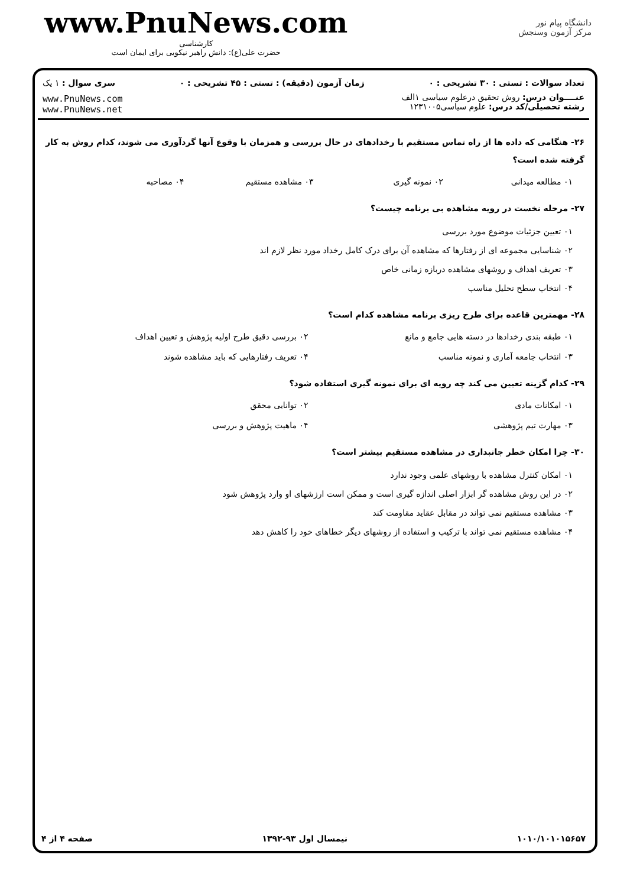www.PnuNews.com
کارشناسی
حضرت علی(ع): دانش راهبر نیکویی برای ایمان است
دانشگاه پیام نور
مرکز آزمون وسنجش
تعداد سوالات : تستی : ۳۰ تشریحی : ۰ زمان آزمون (دقیقه) : تستی : ۴۵ تشریحی : ۰ سری سوال : ۱ یک
عنــــوان درس: روش تحقیق درعلوم سیاسی ۱الف
رشته تحصیلی/کد درس: علوم سیاسی۱۲۳۱۰۰۵
www.PnuNews.com
www.PnuNews.net
۲۶- هنگامی که داده ها از راه تماس مستقیم با رخدادهای در حال بررسی و همزمان با وقوع آنها گردآوری می شوند، کدام روش به کار گرفته شده است؟
۰۱ مطالعه میدانی ۰۲ نمونه گیری ۰۳ مشاهده مستقیم ۰۴ مصاحبه
۲۷- مرحله نخست در رویه مشاهده بی برنامه چیست؟
۰۱ تعیین جزئیات موضوع مورد بررسی
۰۲ شناسایی مجموعه ای از رفتارها که مشاهده آن برای درک کامل رخداد مورد نظر لازم اند
۰۳ تعریف اهداف و روشهای مشاهده دربازه زمانی خاص
۰۴ انتخاب سطح تحلیل مناسب
۲۸- مهمترین قاعده برای طرح ریزی برنامه مشاهده کدام است؟
۰۱ طبقه بندی رخدادها در دسته هایی جامع و مانع ۰۲ بررسی دقیق طرح اولیه پژوهش و تعیین اهداف ۰۳ انتخاب جامعه آماری و نمونه مناسب ۰۴ تعریف رفتارهایی که باید مشاهده شوند
۲۹- کدام گزینه تعیین می کند چه رویه ای برای نمونه گیری استفاده شود؟
۰۱ امکانات مادی ۰۲ توانایی محقق ۰۳ مهارت تیم پژوهشی ۰۴ ماهیت پژوهش و بررسی
۳۰- چرا امکان خطر جانبداری در مشاهده مستقیم بیشتر است؟
۰۱ امکان کنترل مشاهده با روشهای علمی وجود ندارد
۰۲ در این روش مشاهده گر ابزار اصلی اندازه گیری است و ممکن است ارزشهای او وارد پژوهش شود
۰۳ مشاهده مستقیم نمی تواند در مقابل عقاید مقاومت کند
۰۴ مشاهده مستقیم نمی تواند با ترکیب و استفاده از روشهای دیگر خطاهای خود را کاهش دهد
۱۰۱۰/۱۰۱۰۱۵۶۵۷ نیمسال اول ۹۳-۱۳۹۲ صفحه ۴ از ۴